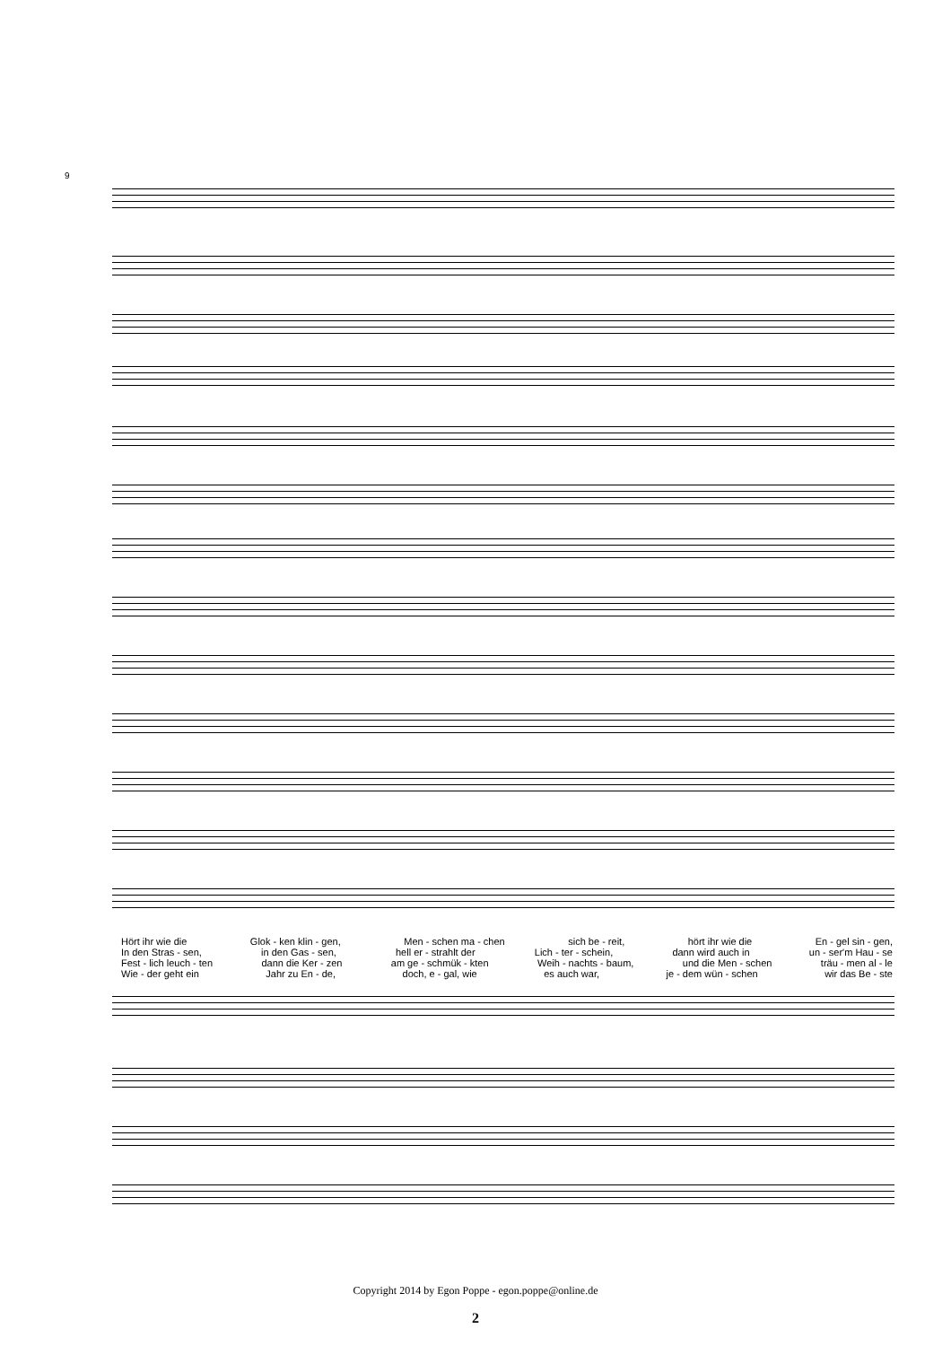9
Hört ihr wie die Glok - ken klin - gen, Men - schen ma - chen sich be - reit, hört ihr wie die En - gel sin - gen,
In den Stras - sen, in den Gas - sen, hell er - strahlt der Lich - ter - schein, dann wird auch in un - ser'm Hau - se
Fest - lich leuch - ten dann die Ker - zen am ge - schmük - kten Weih - nachts - baum, und die Men - schen träu - men al - le
Wie - der geht ein Jahr zu En - de, doch, e - gal, wie es auch war, je - dem wün - schen wir das Be - ste
Copyright 2014 by Egon Poppe - egon.poppe@online.de
2